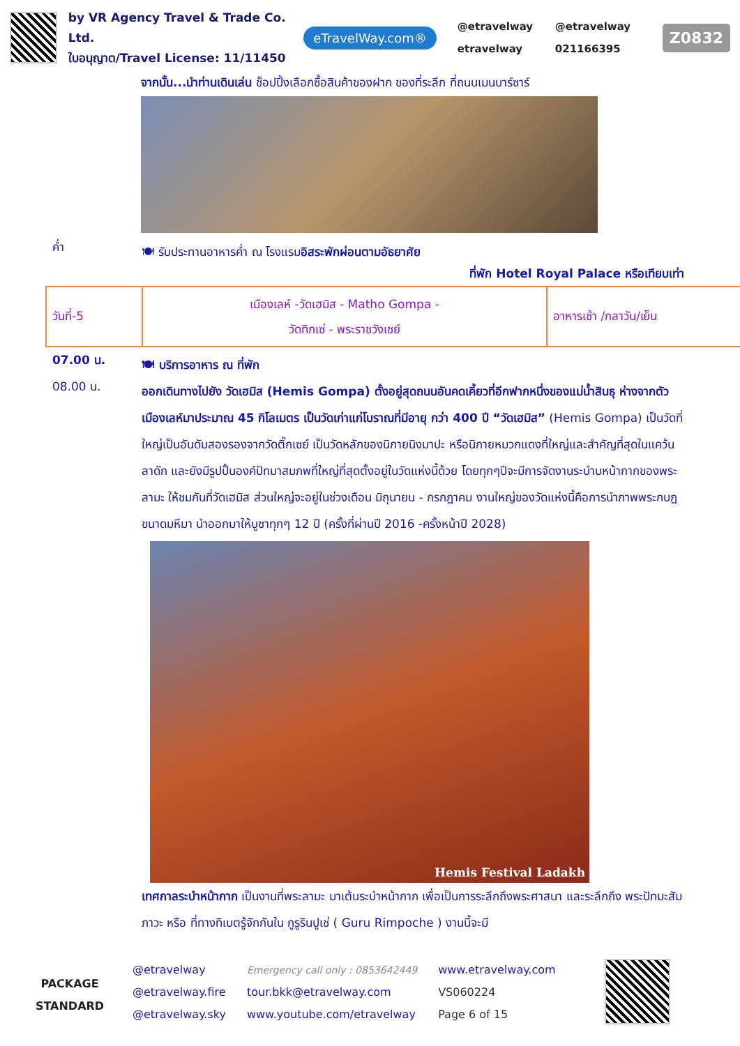by VR Agency Travel & Trade Co. Ltd.
ใบอนุญาต/Travel License: 11/11450
eTravelWay.com®
@etravelway @etravelway etravelway 021166395
Z0832
จากนั้น...นำท่านเดินเล่น ช็อปปิ้งเลือกซื้อสินค้าของฝาก ของที่ระลึก ที่ถนนเมนบาร์ซาร์
ค่ำ
🍽 รับประทานอาหารค่ำ ณ โรงแรมอิสระพักผ่อนตามอัธยาศัย
ที่พัก Hotel Royal Palace หรือเทียบเท่า
| วันที่-5 | เมืองเลห์ -วัดเฮมิส - Matho Gompa - วัดทิกเซ่ - พระราชวังเชย์ | อาหารเช้า /กลาวัน/เย็น |
07.00 น.
🍽 บริการอาหาร ณ ที่พัก
08.00 น.
ออกเดินทางไปยัง วัดเฮมิส (Hemis Gompa) ตั้งอยู่สุดถนนอันคดเคี้ยวที่อีกฟากหนึ่งของแม่น้ำสินธุ ห่างจากตัวเมืองเลห์มาประมาณ 45 กิโลเมตร เป็นวัดเก่าแก่โบราณที่มีอายุ กว่า 400 ปี “วัดเฮมิส” (Hemis Gompa) เป็นวัดที่ใหญ่เป็นอันดับสองรองจากวัดติ๊กเซย์ เป็นวัดหลักของนิกายนิงมาปะ หรือนิกายหมวกแดงที่ใหญ่และสำคัญที่สุดในแคว้นลาดัก และยังมีรูปปั้นองค์ปัทมาสมภพที่ใหญ่ที่สุดตั้งอยู่ในวัดแห่งนี้ด้วย โดยทุกๆปีจะมีการจัดงานระบำบหน้ากากของพระลามะ ให้ชมกันที่วัดเฮมิส ส่วนใหญ่จะอยู่ในช่วงเดือน มิถุนายน - กรกฎาคม งานใหญ่ของวัดแห่งนี้คือการนำภาพพระกบฎขนาดมหึมา นำออกมาให้บูชาทุกๆ 12 ปี (ครั้งที่ผ่านปี 2016 -ครั้งหน้าปี 2028)
Hemis Festival Ladakh
เทศกาลระบำหน้ากาก เป็นงานที่พระลามะ มาเต้นระบำหน้ากาก เพื่อเป็นการระลึกถึงพระศาสนา และระลึกถึง พระปัทมะสัมภาวะ หรือ ที่ทางทิเบตรู้จักกันใน กูรูรินปูเช่ ( Guru Rimpoche ) งานนี้จะมี
PACKAGE
STANDARD
@etravelway
@etravelway.fire
@etravelway.sky
Emergency call only : 0853642449
tour.bkk@etravelway.com
www.youtube.com/etravelway
www.etravelway.com
VS060224
Page 6 of 15